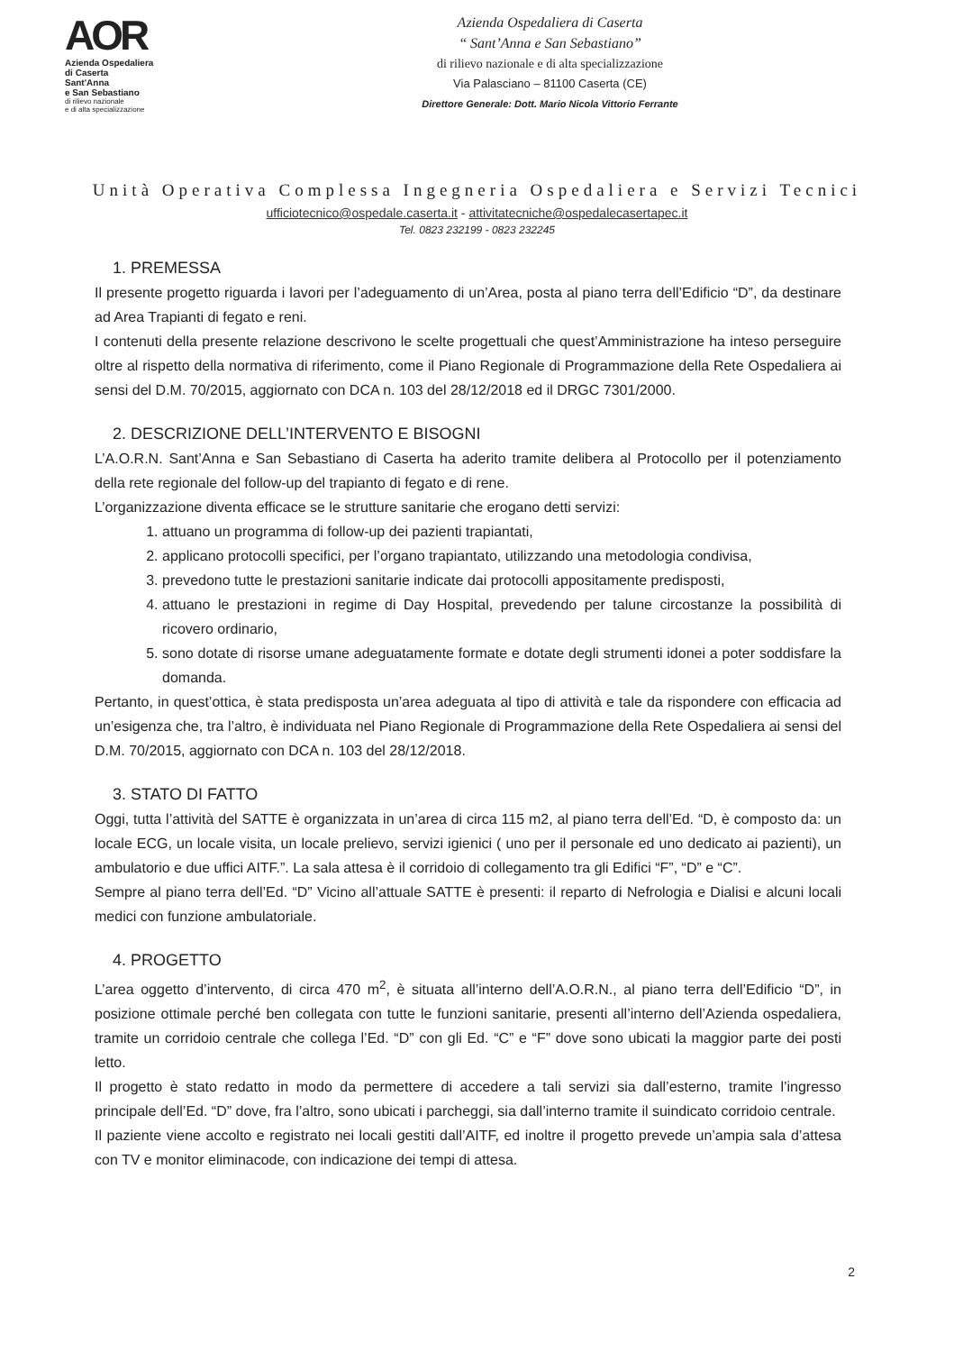AOR
Azienda Ospedaliera
di Caserta
Sant'Anna
e San Sebastiano
di rilievo nazionale
e di alta specializzazione
Azienda Ospedaliera di Caserta
“ Sant’Anna e San Sebastiano”
di rilievo nazionale e di alta specializzazione
Via Palasciano – 81100 Caserta (CE)
Direttore Generale: Dott. Mario Nicola Vittorio Ferrante
Unità Operativa Complessa Ingegneria Ospedaliera e Servizi Tecnici
ufficiotecnico@ospedale.caserta.it - attivitatecniche@ospedalecasertapec.it
Tel. 0823 232199 - 0823 232245
1. PREMESSA
Il presente progetto riguarda i lavori per l’adeguamento di un’Area, posta al piano terra dell’Edificio “D”, da destinare ad Area Trapianti di fegato e reni.
I contenuti della presente relazione descrivono le scelte progettuali che quest’Amministrazione ha inteso perseguire oltre al rispetto della normativa di riferimento, come il Piano Regionale di Programmazione della Rete Ospedaliera ai sensi del D.M. 70/2015, aggiornato con DCA n. 103 del 28/12/2018 ed il DRGC 7301/2000.
2. DESCRIZIONE DELL’INTERVENTO E BISOGNI
L’A.O.R.N. Sant’Anna e San Sebastiano di Caserta ha aderito tramite delibera al Protocollo per il potenziamento della rete regionale del follow-up del trapianto di fegato e di rene.
L’organizzazione diventa efficace se le strutture sanitarie che erogano detti servizi:
1. attuano un programma di follow-up dei pazienti trapiantati,
2. applicano protocolli specifici, per l’organo trapiantato, utilizzando una metodologia condivisa,
3. prevedono tutte le prestazioni sanitarie indicate dai protocolli appositamente predisposti,
4. attuano le prestazioni in regime di Day Hospital, prevedendo per talune circostanze la possibilità di ricovero ordinario,
5. sono dotate di risorse umane adeguatamente formate e dotate degli strumenti idonei a poter soddisfare la domanda.
Pertanto, in quest’ottica, è stata predisposta un’area adeguata al tipo di attività e tale da rispondere con efficacia ad un’esigenza che, tra l’altro, è individuata nel Piano Regionale di Programmazione della Rete Ospedaliera ai sensi del D.M. 70/2015, aggiornato con DCA n. 103 del 28/12/2018.
3. STATO DI FATTO
Oggi, tutta l’attività del SATTE è organizzata in un’area di circa 115 m2, al piano terra dell’Ed. “D, è composto da: un locale ECG, un locale visita, un locale prelievo, servizi igienici ( uno per il personale ed uno dedicato ai pazienti), un ambulatorio e due uffici AITF.”. La sala attesa è il corridoio di collegamento tra gli Edifici “F”, “D” e “C”.
Sempre al piano terra dell’Ed. “D” Vicino all’attuale SATTE è presenti: il reparto di Nefrologia e Dialisi e alcuni locali medici con funzione ambulatoriale.
4. PROGETTO
L’area oggetto d’intervento, di circa 470 m<sup>2</sup>, è situata all’interno dell’A.O.R.N., al piano terra dell’Edificio “D”, in posizione ottimale perché ben collegata con tutte le funzioni sanitarie, presenti all’interno dell’Azienda ospedaliera, tramite un corridoio centrale che collega l’Ed. “D” con gli Ed. “C” e “F” dove sono ubicati la maggior parte dei posti letto.
Il progetto è stato redatto in modo da permettere di accedere a tali servizi sia dall’esterno, tramite l’ingresso principale dell’Ed. “D” dove, fra l’altro, sono ubicati i parcheggi, sia dall’interno tramite il suindicato corridoio centrale.
Il paziente viene accolto e registrato nei locali gestiti dall’AITF, ed inoltre il progetto prevede un’ampia sala d’attesa con TV e monitor eliminacode, con indicazione dei tempi di attesa.
2